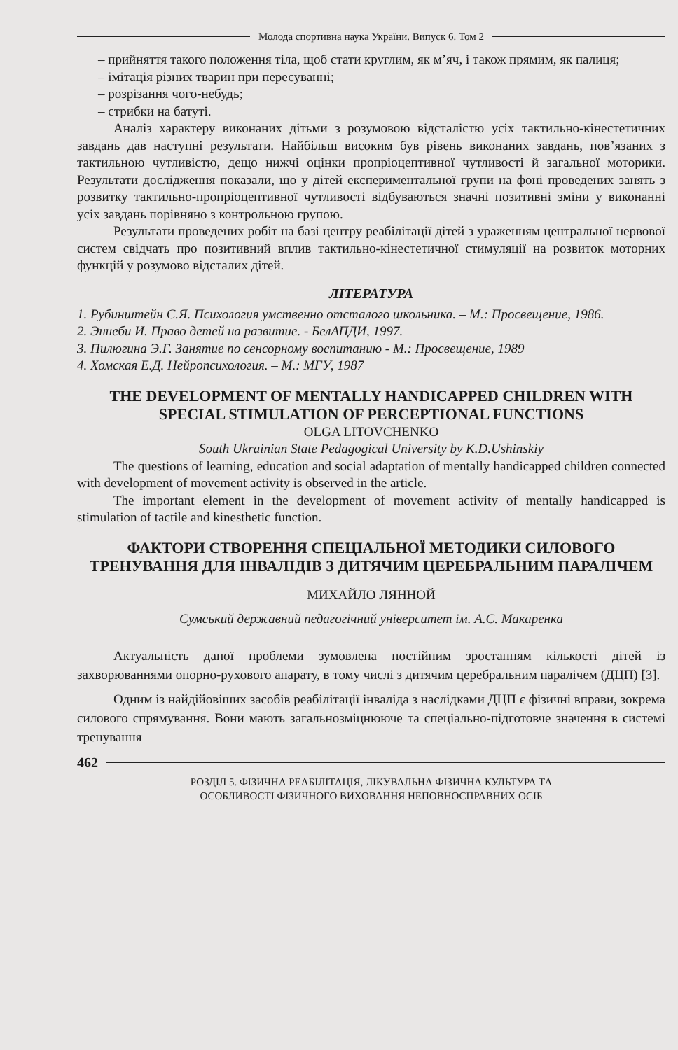Молода спортивна наука України. Випуск 6. Том 2
– прийняття такого положення тіла, щоб стати круглим, як м’яч, і також прямим, як палиця;
– імітація різних тварин при пересуванні;
– розрізання чого-небудь;
– стрибки на батуті.
Аналіз характеру виконаних дітьми з розумовою відсталістю усіх тактильно-кінестетичних завдань дав наступні результати. Найбільш високим був рівень виконаних завдань, пов’язаних з тактильною чутливістю, дещо нижчі оцінки пропріоцептивної чутливості й загальної моторики. Результати дослідження показали, що у дітей експериментальної групи на фоні проведених занять з розвитку тактильно-пропріоцептивної чутливості відбуваються значні позитивні зміни у виконанні усіх завдань порівняно з контрольною групою.
Результати проведених робіт на базі центру реабілітації дітей з ураженням центральної нервової систем свідчать про позитивний вплив тактильно-кінестетичної стимуляції на розвиток моторних функцій у розумово відсталих дітей.
ЛІТЕРАТУРА
1. Рубинштейн С.Я. Психология умственно отсталого школьника. – М.: Просвещение, 1986.
2. Эннеби И. Право детей на развитие. - БелАПДИ, 1997.
3. Пилюгина Э.Г. Занятие по сенсорному воспитанию - М.: Просвещение, 1989
4. Хомская Е.Д. Нейропсихология. – М.: МГУ, 1987
THE DEVELOPMENT OF MENTALLY HANDICAPPED CHILDREN WITH SPECIAL STIMULATION OF PERCEPTIONAL FUNCTIONS
OLGA LITOVCHENKO
South Ukrainian State Pedagogical University by K.D.Ushinskiy
The questions of learning, education and social adaptation of mentally handicapped children connected with development of movement activity is observed in the article.
The important element in the development of movement activity of mentally handicapped is stimulation of tactile and kinesthetic function.
ФАКТОРИ СТВОРЕННЯ СПЕЦІАЛЬНОЇ МЕТОДИКИ СИЛОВОГО ТРЕНУВАННЯ ДЛЯ ІНВАЛІДІВ З ДИТЯЧИМ ЦЕРЕБРАЛЬНИМ ПАРАЛІЧЕМ
МИХАЙЛО ЛЯННОЙ
Сумський державний педагогічний університет ім. А.С. Макаренка
Актуальність даної проблеми зумовлена постійним зростанням кількості дітей із захворюваннями опорно-рухового апарату, в тому числі з дитячим церебральним паралічем (ДЦП) [3].
Одним із найдійовіших засобів реабілітації інваліда з наслідками ДЦП є фізичні вправи, зокрема силового спрямування. Вони мають загальнозміцнююче та спеціально-підготовче значення в системі тренування
462
РОЗДІЛ 5. ФІЗИЧНА РЕАБІЛІТАЦІЯ, ЛІКУВАЛЬНА ФІЗИЧНА КУЛЬТУРА ТА
ОСОБЛИВОСТІ ФІЗИЧНОГО ВИХОВАННЯ НЕПОВНОСПРАВНИХ ОСІБ